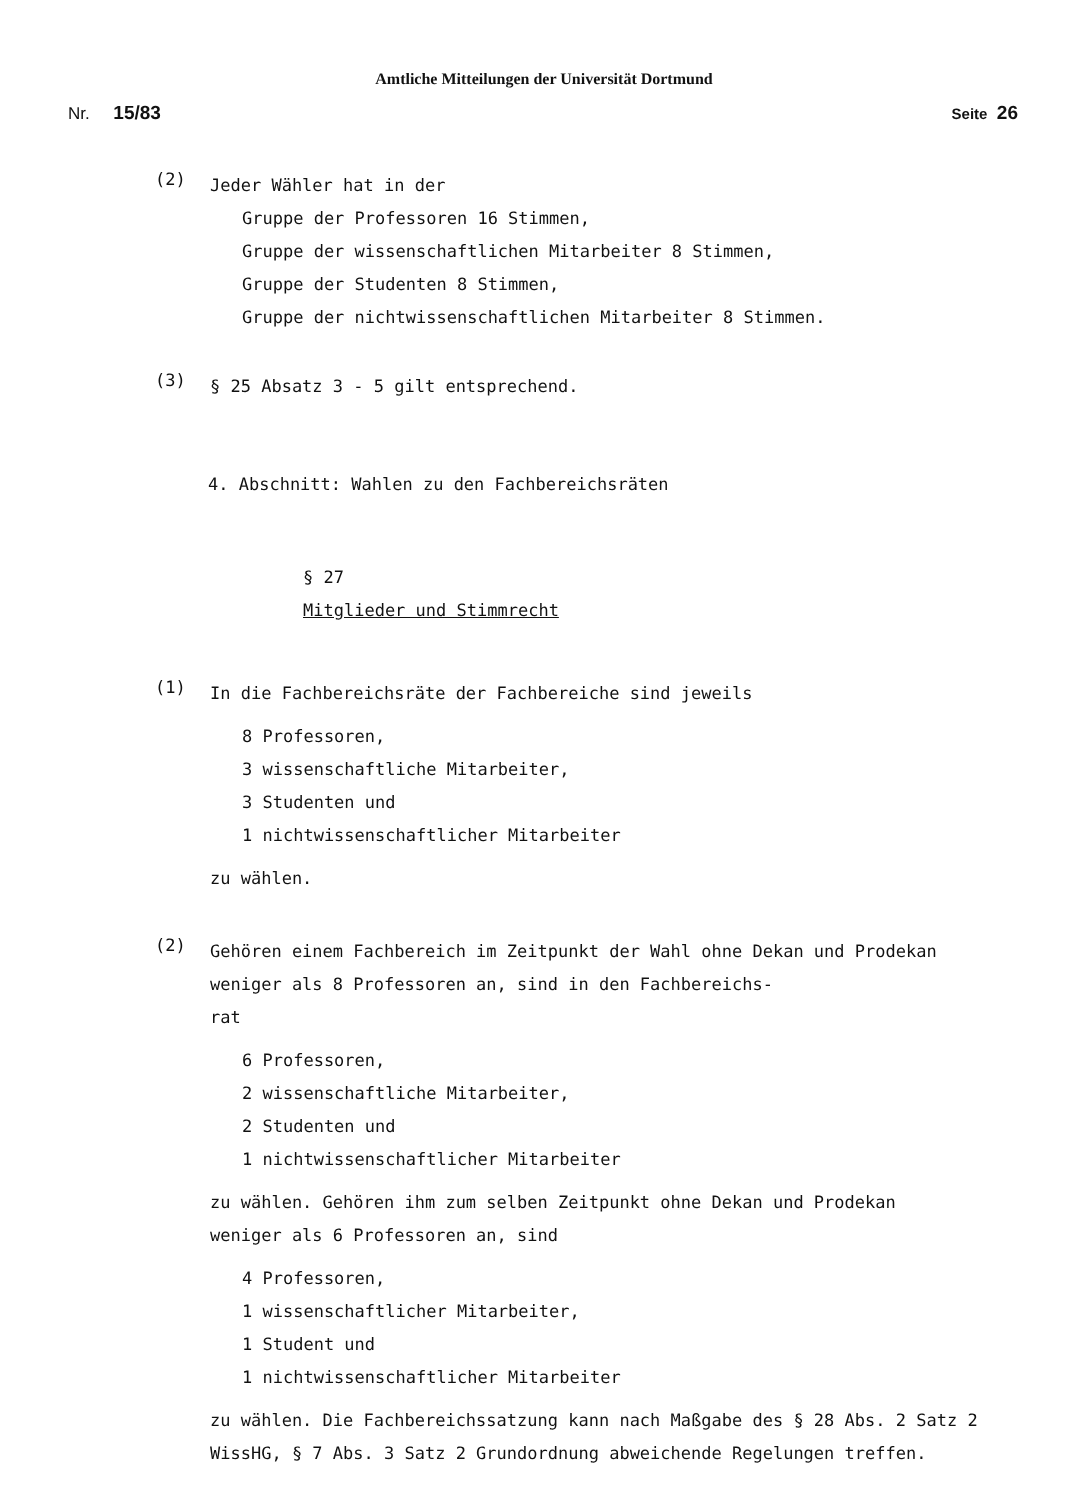Amtliche Mitteilungen der Universität Dortmund
Nr. 15/83 Seite 26
(2)
Jeder Wähler hat in der
Gruppe der Professoren 16 Stimmen,
Gruppe der wissenschaftlichen Mitarbeiter 8 Stimmen,
Gruppe der Studenten 8 Stimmen,
Gruppe der nichtwissenschaftlichen Mitarbeiter 8 Stimmen.
(3)
§ 25 Absatz 3 - 5 gilt entsprechend.
4. Abschnitt: Wahlen zu den Fachbereichsräten
§ 27
Mitglieder und Stimmrecht
(1)
In die Fachbereichsräte der Fachbereiche sind jeweils
8 Professoren,
3 wissenschaftliche Mitarbeiter,
3 Studenten und
1 nichtwissenschaftlicher Mitarbeiter
zu wählen.
(2)
Gehören einem Fachbereich im Zeitpunkt der Wahl ohne Dekan und Prodekan weniger als 8 Professoren an, sind in den Fachbereichs-
rat
6 Professoren,
2 wissenschaftliche Mitarbeiter,
2 Studenten und
1 nichtwissenschaftlicher Mitarbeiter
zu wählen. Gehören ihm zum selben Zeitpunkt ohne Dekan und Prodekan
weniger als 6 Professoren an, sind
4 Professoren,
1 wissenschaftlicher Mitarbeiter,
1 Student und
1 nichtwissenschaftlicher Mitarbeiter
zu wählen. Die Fachbereichssatzung kann nach Maßgabe des § 28 Abs. 2 Satz 2
WissHG, § 7 Abs. 3 Satz 2 Grundordnung abweichende Regelungen treffen.